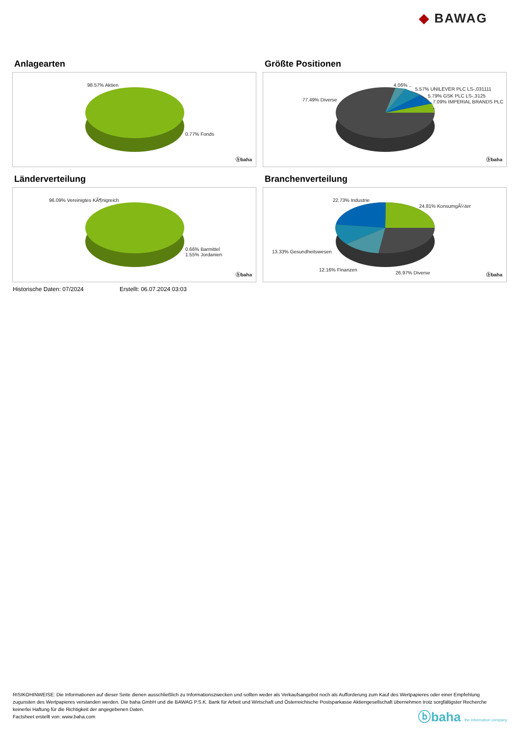◆ BAWAG
Anlagearten
98.57% Aktien
0.77% Fonds
ⓑbaha
Größte Positionen
4.06% ..
5.57% UNILEVER PLC LS-,031111
5.79% GSK PLC LS-,3125
7.09% IMPERIAL BRANDS PLC .. 77.49% Diverse
ⓑbaha
Länderverteilung
96.09% Vereinigtes KÃ¶nigreich
0.66% Barmittel
1.55% Jordanien
ⓑbaha
Branchenverteilung
22.73% Industrie
24.81% KonsumgÃ¼ter
13.33% Gesundheitswesen
12.16% Finanzen
26.97% Diverse ⓑbaha
Historische Daten: 07/2024 Erstellt: 06.07.2024 03:03
RISIKOHINWEISE: Die Informationen auf dieser Seite dienen ausschließlich zu Informationszwecken und sollten weder als Verkaufsangebot noch als Aufforderung zum Kauf des Wertpapieres oder einer Empfehlung zugunsten des Wertpapieres verstanden werden. Die baha GmbH und die BAWAG P.S.K. Bank für Arbeit und Wirtschaft und Österreichische Postsparkasse Aktiengesellschaft übernehmen trotz sorgfältigster Recherche keinerlei Haftung für die Richtigkeit der angegebenen Daten.
Factsheet erstellt von: www.baha.com
ⓑbaha the information company